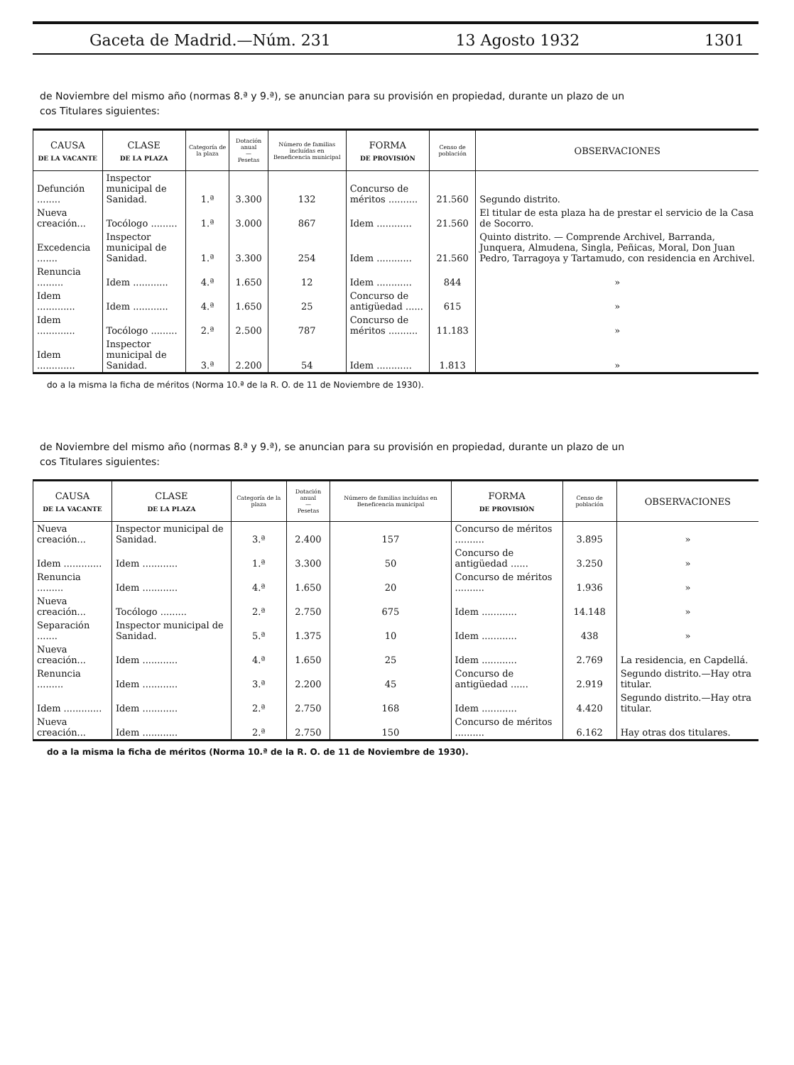Gaceta de Madrid.—Núm. 231 13 Agosto 1932 1301
de Noviembre del mismo año (normas 8.ª y 9.ª), se anuncian para su provisión en propiedad, durante un plazo de un
cos Titulares siguientes:
| CAUSA DE LA VACANTE | CLASE DE LA PLAZA | Categoría de la plaza | Dotación anual — Pesetas | Número de familias incluídas en Beneficencia municipal | FORMA DE PROVISIÓN | Censo de población | OBSERVACIONES |
| --- | --- | --- | --- | --- | --- | --- | --- |
| Defunción ........ | Inspector municipal de Sanidad. | 1.ª | 3.300 | 132 | Concurso de méritos .......... | 21.560 | Segundo distrito. |
| Nueva creación... | Tocólogo ......... | 1.ª | 3.000 | 867 | Idem ............ | 21.560 | El titular de esta plaza ha de prestar el servicio de la Casa de Socorro. |
| Excedencia ....... | Inspector municipal de Sanidad. | 1.ª | 3.300 | 254 | Idem ............ | 21.560 | Quinto distrito. — Comprende Archivel, Barranda, Junquera, Almudena, Singla, Peñicas, Moral, Don Juan Pedro, Tarragoya y Tartamudo, con residencia en Archivel. |
| Renuncia ......... | Idem ............ | 4.ª | 1.650 | 12 | Idem ............ | 844 | » |
| Idem ............. | Idem ............ | 4.ª | 1.650 | 25 | Concurso de antigüedad ...... | 615 | » |
| Idem ............. | Tocólogo ......... | 2.ª | 2.500 | 787 | Concurso de méritos .......... | 11.183 | » |
| Idem ............. | Inspector municipal de Sanidad. | 3.ª | 2.200 | 54 | Idem ............ | 1.813 | » |
do a la misma la ficha de méritos (Norma 10.ª de la R. O. de 11 de Noviembre de 1930).
de Noviembre del mismo año (normas 8.ª y 9.ª), se anuncian para su provisión en propiedad, durante un plazo de un
cos Titulares siguientes:
| CAUSA DE LA VACANTE | CLASE DE LA PLAZA | Categoría de la plaza | Dotación anual — Pesetas | Número de familias incluídas en Beneficencia municipal | FORMA DE PROVISIÓN | Censo de población | OBSERVACIONES |
| --- | --- | --- | --- | --- | --- | --- | --- |
| Nueva creación... | Inspector municipal de Sanidad. | 3.ª | 2.400 | 157 | Concurso de méritos .......... | 3.895 | » |
| Idem ............. | Idem ............ | 1.ª | 3.300 | 50 | Concurso de antigüedad ...... | 3.250 | » |
| Renuncia ......... | Idem ............ | 4.ª | 1.650 | 20 | Concurso de méritos .......... | 1.936 | » |
| Nueva creación... | Tocólogo ......... | 2.ª | 2.750 | 675 | Idem ............ | 14.148 | » |
| Separación ....... | Inspector municipal de Sanidad. | 5.ª | 1.375 | 10 | Idem ............ | 438 | » |
| Nueva creación... | Idem ............ | 4.ª | 1.650 | 25 | Idem ............ | 2.769 | La residencia, en Capdellá. |
| Renuncia ......... | Idem ............ | 3.ª | 2.200 | 45 | Concurso de antigüedad ...... | 2.919 | Segundo distrito.—Hay otra titular. |
| Idem ............. | Idem ............ | 2.ª | 2.750 | 168 | Idem ............ | 4.420 | Segundo distrito.—Hay otra titular. |
| Nueva creación... | Idem ............ | 2.ª | 2.750 | 150 | Concurso de méritos .......... | 6.162 | Hay otras dos titulares. |
do a la misma la ficha de méritos (Norma 10.ª de la R. O. de 11 de Noviembre de 1930).